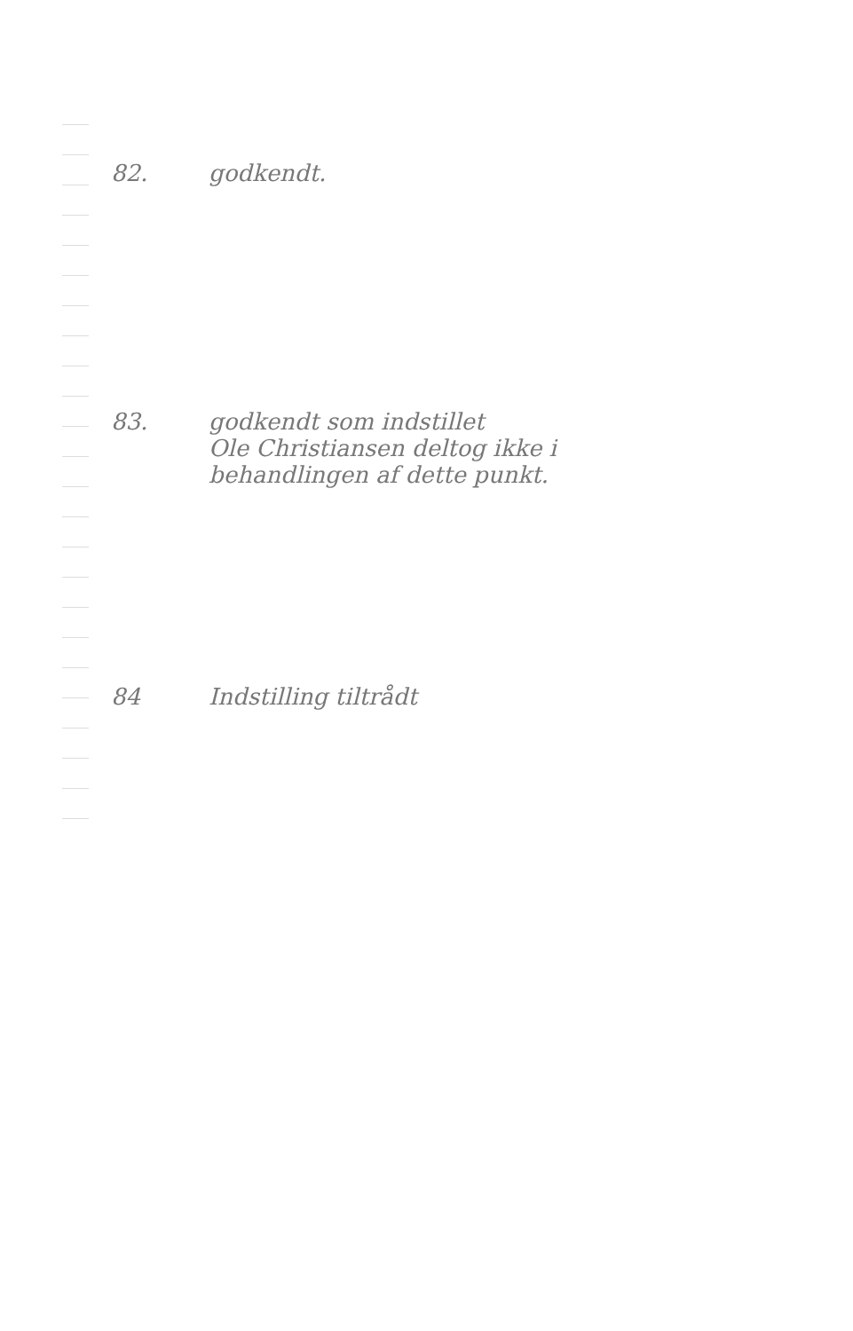82. godkendt.
83. godkendt som indstillet
Ole Christiansen deltog ikke i
behandlingen af dette punkt.
84 Indstilling tiltrådt